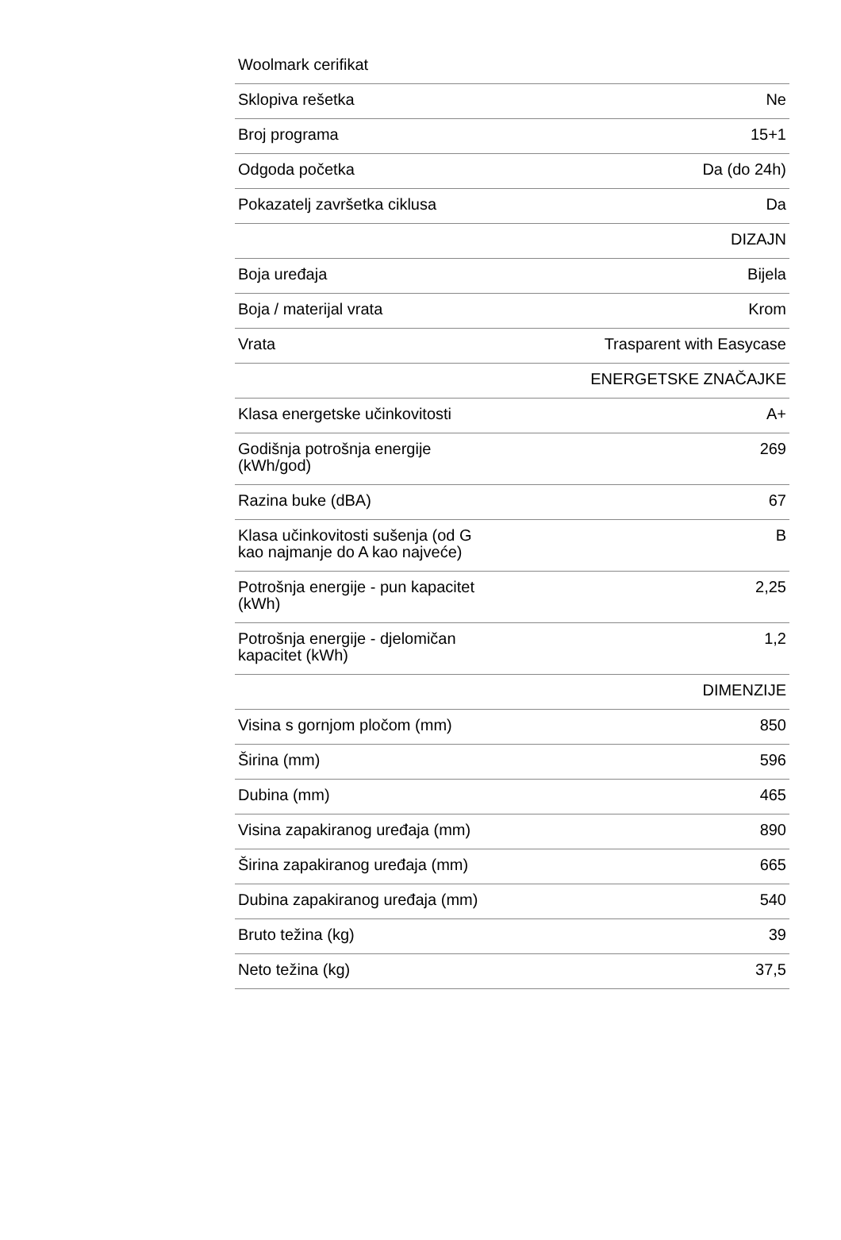| Woolmark cerifikat | |
| Sklopiva rešetka | Ne |
| Broj programa | 15+1 |
| Odgoda početka | Da (do 24h) |
| Pokazatelj završetka ciklusa | Da |
| | DIZAJN |
| Boja uređaja | Bijela |
| Boja / materijal vrata | Krom |
| Vrata | Trasparent with Easycase |
| | ENERGETSKE ZNAČAJKE |
| Klasa energetske učinkovitosti | A+ |
| Godišnja potrošnja energije (kWh/god) | 269 |
| Razina buke (dBA) | 67 |
| Klasa učinkovitosti sušenja (od G kao najmanje do A kao najveće) | B |
| Potrošnja energije - pun kapacitet (kWh) | 2,25 |
| Potrošnja energije - djelomičan kapacitet (kWh) | 1,2 |
| | DIMENZIJE |
| Visina s gornjom pločom (mm) | 850 |
| Širina (mm) | 596 |
| Dubina (mm) | 465 |
| Visina zapakiranog uređaja (mm) | 890 |
| Širina zapakiranog uređaja (mm) | 665 |
| Dubina zapakiranog uređaja (mm) | 540 |
| Bruto težina (kg) | 39 |
| Neto težina (kg) | 37,5 |